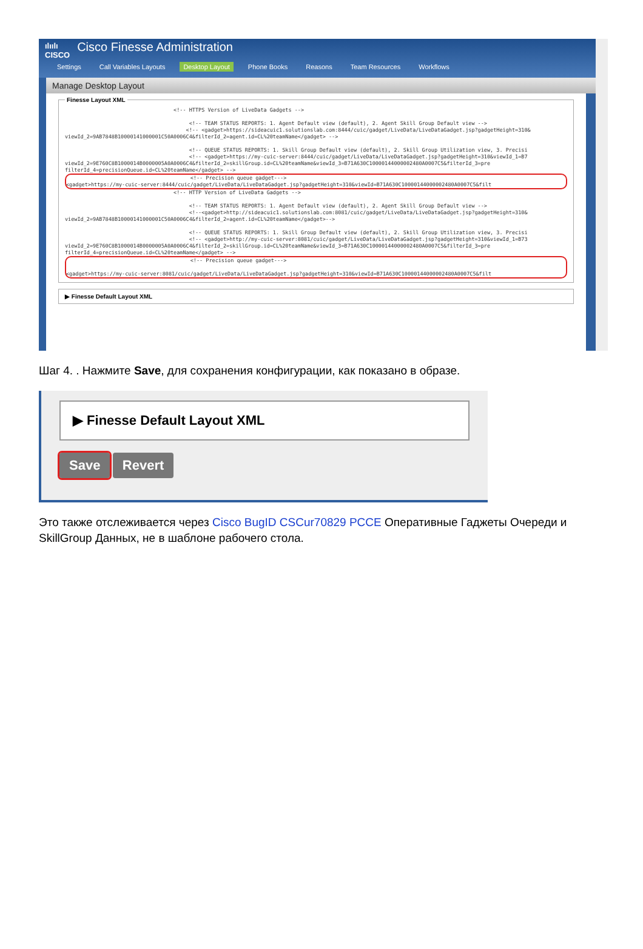ılıılı
CISCO Cisco Finesse Administration
Settings Call Variables Layouts Desktop Layout Phone Books Reasons Team Resources Workflows
Manage Desktop Layout
Finesse Layout XML
                                   <!-- HTTPS Version of LiveData Gadgets -->

                                        <!-- TEAM STATUS REPORTS: 1. Agent Default view (default), 2. Agent Skill Group Default view -->
                                       <!-- <gadget>https://sideacuic1.solutionslab.com:8444/cuic/gadget/LiveData/LiveDataGadget.jsp?gadgetHeight=310&
viewId_2=9AB7848B10000141000001C50A0006C4&filterId_2=agent.id=CL%20teamName</gadget> -->

                                        <!-- QUEUE STATUS REPORTS: 1. Skill Group Default view (default), 2. Skill Group Utilization view, 3. Precisi
                                        <!-- <gadget>https://my-cuic-server:8444/cuic/gadget/LiveData/LiveDataGadget.jsp?gadgetHeight=310&viewId_1=B7
viewId_2=9E760C8B1000014B0000005A0A0006C4&filterId_2=skillGroup.id=CL%20teamName&viewId_3=B71A630C10000144000002480A0007C5&filterId_3=pre
filterId_4=precisionQueue.id=CL%20teamName</gadget> -->
                                        <!-- Precision queue gadget--->
<gadget>https://my-cuic-server:8444/cuic/gadget/LiveData/LiveDataGadget.jsp?gadgetHeight=310&viewId=B71A630C10000144000002480A0007C5&filt
                                   <!-- HTTP Version of LiveData Gadgets -->

                                        <!-- TEAM STATUS REPORTS: 1. Agent Default view (default), 2. Agent Skill Group Default view -->
                                        <!--<gadget>http://sideacuic1.solutionslab.com:8081/cuic/gadget/LiveData/LiveDataGadget.jsp?gadgetHeight=310&
viewId_2=9AB7848B10000141000001C50A0006C4&filterId_2=agent.id=CL%20teamName</gadget>-->

                                        <!-- QUEUE STATUS REPORTS: 1. Skill Group Default view (default), 2. Skill Group Utilization view, 3. Precisi
                                        <!-- <gadget>http://my-cuic-server:8081/cuic/gadget/LiveData/LiveDataGadget.jsp?gadgetHeight=310&viewId_1=B73
viewId_2=9E760C8B1000014B0000005A0A0006C4&filterId_2=skillGroup.id=CL%20teamName&viewId_3=B71A630C10000144000002480A0007C5&filterId_3=pre
filterId_4=precisionQueue.id=CL%20teamName</gadget> -->
                                        <!-- Precision queue gadget--->

<gadget>https://my-cuic-server:8081/cuic/gadget/LiveData/LiveDataGadget.jsp?gadgetHeight=310&viewId=B71A630C10000144000002480A0007C5&filt
▶ Finesse Default Layout XML
Шаг 4. . Нажмите Save, для сохранения конфигурации, как показано в образе.
▶ Finesse Default Layout XML
Save Revert
Это также отслеживается через Cisco BugID CSCur70829 PCCE Оперативные Гаджеты Очереди и SkillGroup Данных, не в шаблоне рабочего стола.